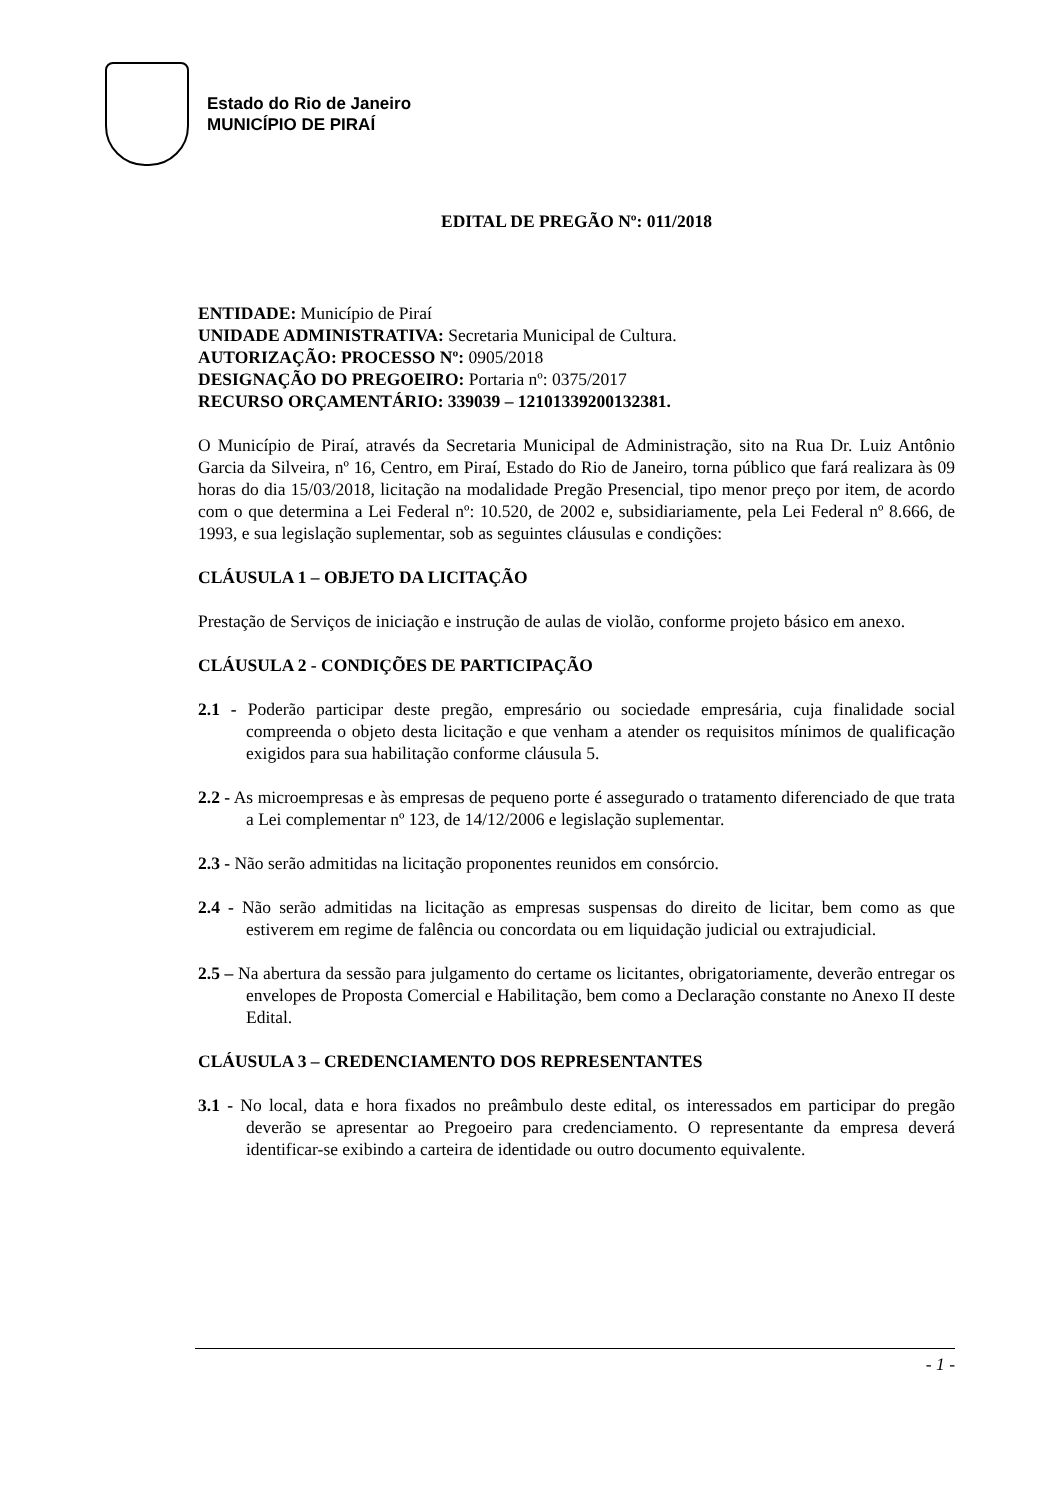Estado do Rio de Janeiro
MUNICÍPIO DE PIRAÍ
EDITAL DE PREGÃO Nº: 011/2018
ENTIDADE: Município de Piraí
UNIDADE ADMINISTRATIVA: Secretaria Municipal de Cultura.
AUTORIZAÇÃO: PROCESSO Nº: 0905/2018
DESIGNAÇÃO DO PREGOEIRO: Portaria nº: 0375/2017
RECURSO ORÇAMENTÁRIO: 339039 – 12101339200132381.
O Município de Piraí, através da Secretaria Municipal de Administração, sito na Rua Dr. Luiz Antônio Garcia da Silveira, nº 16, Centro, em Piraí, Estado do Rio de Janeiro, torna público que fará realizara às 09 horas do dia 15/03/2018, licitação na modalidade Pregão Presencial, tipo menor preço por item, de acordo com o que determina a Lei Federal nº: 10.520, de 2002 e, subsidiariamente, pela Lei Federal nº 8.666, de 1993, e sua legislação suplementar, sob as seguintes cláusulas e condições:
CLÁUSULA 1 – OBJETO DA LICITAÇÃO
Prestação de Serviços de iniciação e instrução de aulas de violão, conforme projeto básico em anexo.
CLÁUSULA 2 - CONDIÇÕES DE PARTICIPAÇÃO
2.1 - Poderão participar deste pregão, empresário ou sociedade empresária, cuja finalidade social compreenda o objeto desta licitação e que venham a atender os requisitos mínimos de qualificação exigidos para sua habilitação conforme cláusula 5.
2.2 - As microempresas e às empresas de pequeno porte é assegurado o tratamento diferenciado de que trata a Lei complementar nº 123, de 14/12/2006 e legislação suplementar.
2.3 - Não serão admitidas na licitação proponentes reunidos em consórcio.
2.4 - Não serão admitidas na licitação as empresas suspensas do direito de licitar, bem como as que estiverem em regime de falência ou concordata ou em liquidação judicial ou extrajudicial.
2.5 – Na abertura da sessão para julgamento do certame os licitantes, obrigatoriamente, deverão entregar os envelopes de Proposta Comercial e Habilitação, bem como a Declaração constante no Anexo II deste Edital.
CLÁUSULA 3 – CREDENCIAMENTO DOS REPRESENTANTES
3.1 - No local, data e hora fixados no preâmbulo deste edital, os interessados em participar do pregão deverão se apresentar ao Pregoeiro para credenciamento. O representante da empresa deverá identificar-se exibindo a carteira de identidade ou outro documento equivalente.
- 1 -